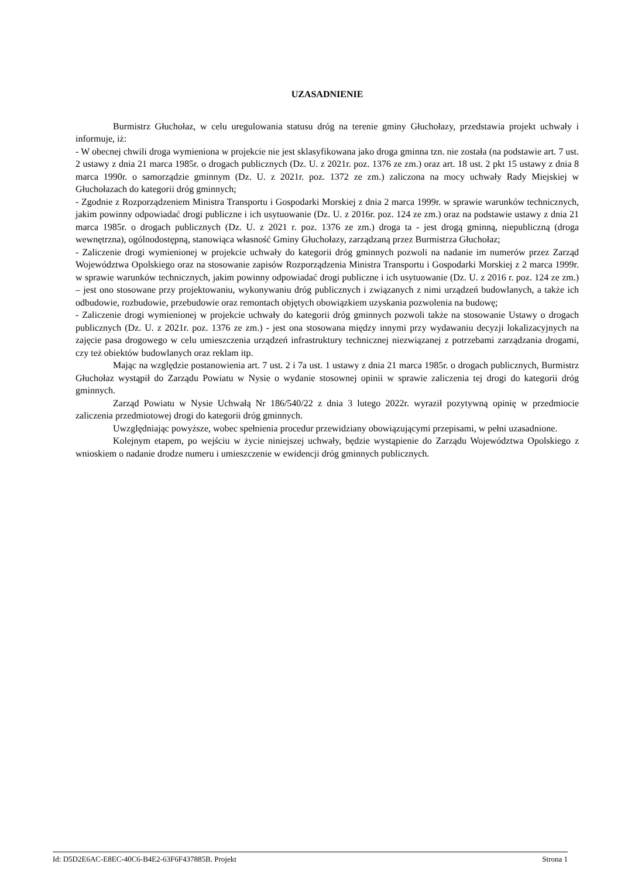UZASADNIENIE
Burmistrz Głuchołaz, w celu uregulowania statusu dróg na terenie gminy Głuchołazy, przedstawia projekt uchwały i informuje, iż:
- W obecnej chwili droga wymieniona w projekcie nie jest sklasyfikowana jako droga gminna tzn. nie została (na podstawie art. 7 ust. 2 ustawy z dnia 21 marca 1985r. o drogach publicznych (Dz. U. z 2021r. poz. 1376 ze zm.) oraz art. 18 ust. 2 pkt 15 ustawy z dnia 8 marca 1990r. o samorządzie gminnym (Dz. U. z 2021r. poz. 1372 ze zm.) zaliczona na mocy uchwały Rady Miejskiej w Głuchołazach do kategorii dróg gminnych;
- Zgodnie z Rozporządzeniem Ministra Transportu i Gospodarki Morskiej z dnia 2 marca 1999r. w sprawie warunków technicznych, jakim powinny odpowiadać drogi publiczne i ich usytuowanie (Dz. U. z 2016r. poz. 124 ze zm.) oraz na podstawie ustawy z dnia 21 marca 1985r. o drogach publicznych (Dz. U. z 2021 r. poz. 1376 ze zm.) droga ta - jest drogą gminną, niepubliczną (droga wewnętrzna), ogólnodostępną, stanowiąca własność Gminy Głuchołazy, zarządzaną przez Burmistrza Głuchołaz;
- Zaliczenie drogi wymienionej w projekcie uchwały do kategorii dróg gminnych pozwoli na nadanie im numerów przez Zarząd Województwa Opolskiego oraz na stosowanie zapisów Rozporządzenia Ministra Transportu i Gospodarki Morskiej z 2 marca 1999r. w sprawie warunków technicznych, jakim powinny odpowiadać drogi publiczne i ich usytuowanie (Dz. U. z 2016 r. poz. 124 ze zm.) – jest ono stosowane przy projektowaniu, wykonywaniu dróg publicznych i związanych z nimi urządzeń budowlanych, a także ich odbudowie, rozbudowie, przebudowie oraz remontach objętych obowiązkiem uzyskania pozwolenia na budowę;
- Zaliczenie drogi wymienionej w projekcie uchwały do kategorii dróg gminnych pozwoli także na stosowanie Ustawy o drogach publicznych (Dz. U. z 2021r. poz. 1376 ze zm.) - jest ona stosowana między innymi przy wydawaniu decyzji lokalizacyjnych na zajęcie pasa drogowego w celu umieszczenia urządzeń infrastruktury technicznej niezwiązanej z potrzebami zarządzania drogami, czy też obiektów budowlanych oraz reklam itp.
Mając na względzie postanowienia art. 7 ust. 2 i 7a ust. 1 ustawy z dnia 21 marca 1985r. o drogach publicznych, Burmistrz Głuchołaz wystąpił do Zarządu Powiatu w Nysie o wydanie stosownej opinii w sprawie zaliczenia tej drogi do kategorii dróg gminnych.
Zarząd Powiatu w Nysie Uchwałą Nr 186/540/22 z dnia 3 lutego 2022r. wyraził pozytywną opinię w przedmiocie zaliczenia przedmiotowej drogi do kategorii dróg gminnych.
Uwzględniając powyższe, wobec spełnienia procedur przewidziany obowiązującymi przepisami, w pełni uzasadnione.
Kolejnym etapem, po wejściu w życie niniejszej uchwały, będzie wystąpienie do Zarządu Województwa Opolskiego z wnioskiem o nadanie drodze numeru i umieszczenie w ewidencji dróg gminnych publicznych.
Id: D5D2E6AC-E8EC-40C6-B4E2-63F6F437885B. Projekt Strona 1